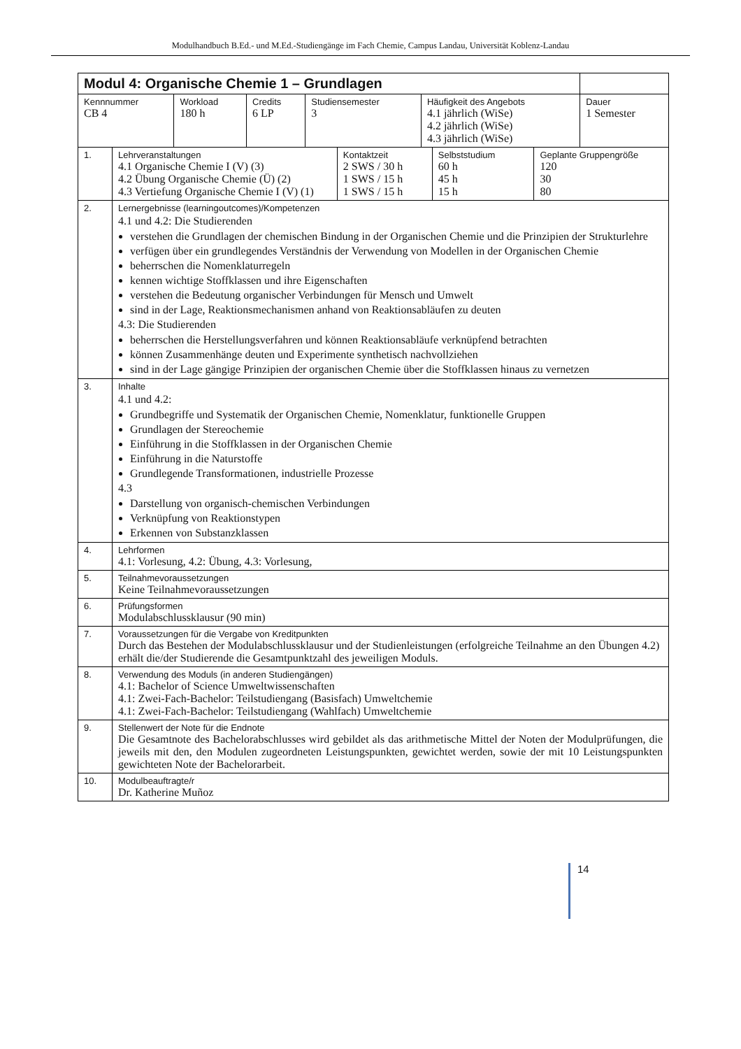Modulhandbuch B.Ed.- und M.Ed.-Studiengänge im Fach Chemie, Campus Landau, Universität Koblenz-Landau
| Modul 4: Organische Chemie 1 – Grundlagen | | | | | |
| Kennnummer CB 4 | Workload 180 h | Credits 6 LP | Studiensemester 3 | Häufigkeit des Angebots 4.1 jährlich (WiSe) 4.2 jährlich (WiSe) 4.3 jährlich (WiSe) | Dauer 1 Semester |
| 1. | Lehrveranstaltungen 4.1 Organische Chemie I (V) (3) 4.2 Übung Organische Chemie (Ü) (2) 4.3 Vertiefung Organische Chemie I (V) (1) | Kontaktzeit 2 SWS / 30 h 1 SWS / 15 h 1 SWS / 15 h | Selbststudium 60 h 45 h 15 h | Geplante Gruppengröße 120 30 80 |
| 2. | Lernergebnisse (learningoutcomes)/Kompetenzen 4.1 und 4.2: Die Studierenden verstehen die Grundlagen der chemischen Bindung in der Organischen Chemie und die Prinzipien der Strukturlehre verfügen über ein grundlegendes Verständnis der Verwendung von Modellen in der Organischen Chemie beherrschen die Nomenklaturregeln kennen wichtige Stoffklassen und ihre Eigenschaften verstehen die Bedeutung organischer Verbindungen für Mensch und Umwelt sind in der Lage, Reaktionsmechanismen anhand von Reaktionsabläufen zu deuten 4.3: Die Studierenden beherrschen die Herstellungsverfahren und können Reaktionsabläufe verknüpfend betrachten können Zusammenhänge deuten und Experimente synthetisch nachvollziehen sind in der Lage gängige Prinzipien der organischen Chemie über die Stoffklassen hinaus zu vernetzen | | | |
| 3. | Inhalte 4.1 und 4.2: Grundbegriffe und Systematik der Organischen Chemie, Nomenklatur, funktionelle Gruppen Grundlagen der Stereochemie Einführung in die Stoffklassen in der Organischen Chemie Einführung in die Naturstoffe Grundlegende Transformationen, industrielle Prozesse 4.3 Darstellung von organisch-chemischen Verbindungen Verknüpfung von Reaktionstypen Erkennen von Substanzklassen | | | |
| 4. | Lehrformen 4.1: Vorlesung, 4.2: Übung, 4.3: Vorlesung, | | | |
| 5. | Teilnahmevoraussetzungen Keine Teilnahmevoraussetzungen | | | |
| 6. | Prüfungsformen Modulabschlussklausur (90 min) | | | |
| 7. | Voraussetzungen für die Vergabe von Kreditpunkten Durch das Bestehen der Modulabschlussklausur und der Studienleistungen (erfolgreiche Teilnahme an den Übungen 4.2) erhält die/der Studierende die Gesamtpunktzahl des jeweiligen Moduls. | | | |
| 8. | Verwendung des Moduls (in anderen Studiengängen) 4.1: Bachelor of Science Umweltwissenschaften 4.1: Zwei-Fach-Bachelor: Teilstudiengang (Basisfach) Umweltchemie 4.1: Zwei-Fach-Bachelor: Teilstudiengang (Wahlfach) Umweltchemie | | | |
| 9. | Stellenwert der Note für die Endnote Die Gesamtnote des Bachelorabschlusses wird gebildet als das arithmetische Mittel der Noten der Modulprüfungen, die jeweils mit den, den Modulen zugeordneten Leistungspunkten, gewichtet werden, sowie der mit 10 Leistungspunkten gewichteten Note der Bachelorarbeit. | | | |
| 10. | Modulbeauftragte/r Dr. Katherine Muñoz | | | |
14